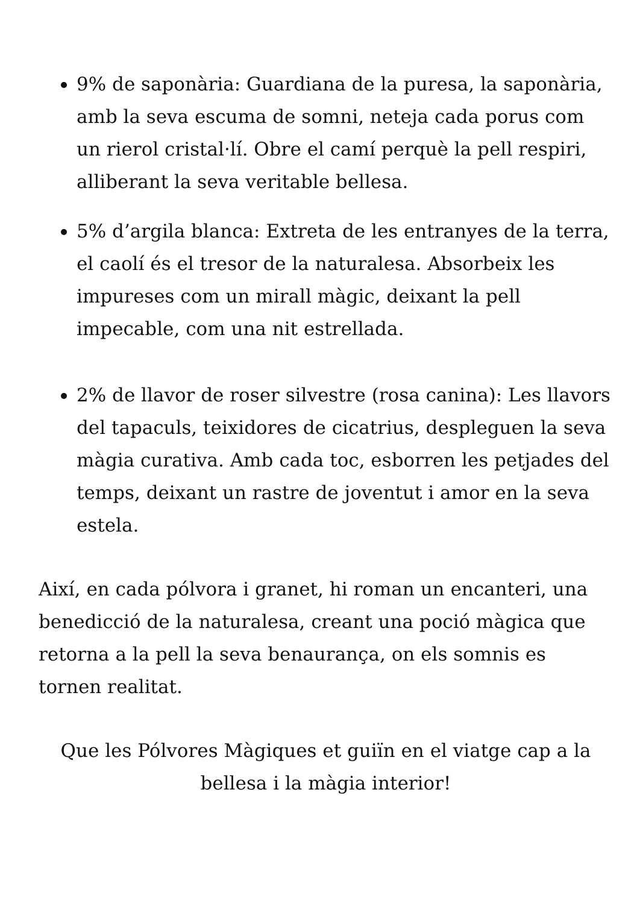9% de saponària: Guardiana de la puresa, la saponària, amb la seva escuma de somni, neteja cada porus com un rierol cristal·lí. Obre el camí perquè la pell respiri, alliberant la seva veritable bellesa.
5% d’argila blanca: Extreta de les entranyes de la terra, el caolí és el tresor de la naturalesa. Absorbeix les impureses com un mirall màgic, deixant la pell impecable, com una nit estrellada.
2% de llavor de roser silvestre (rosa canina): Les llavors del tapaculs, teixidores de cicatrius, despleguen la seva màgia curativa. Amb cada toc, esborren les petjades del temps, deixant un rastre de joventut i amor en la seva estela.
Així, en cada pólvora i granet, hi roman un encanteri, una benedicció de la naturalesa, creant una poció màgica que retorna a la pell la seva benaurança, on els somnis es tornen realitat.
Que les Pólvores Màgiques et guiïn en el viatge cap a la bellesa i la màgia interior!